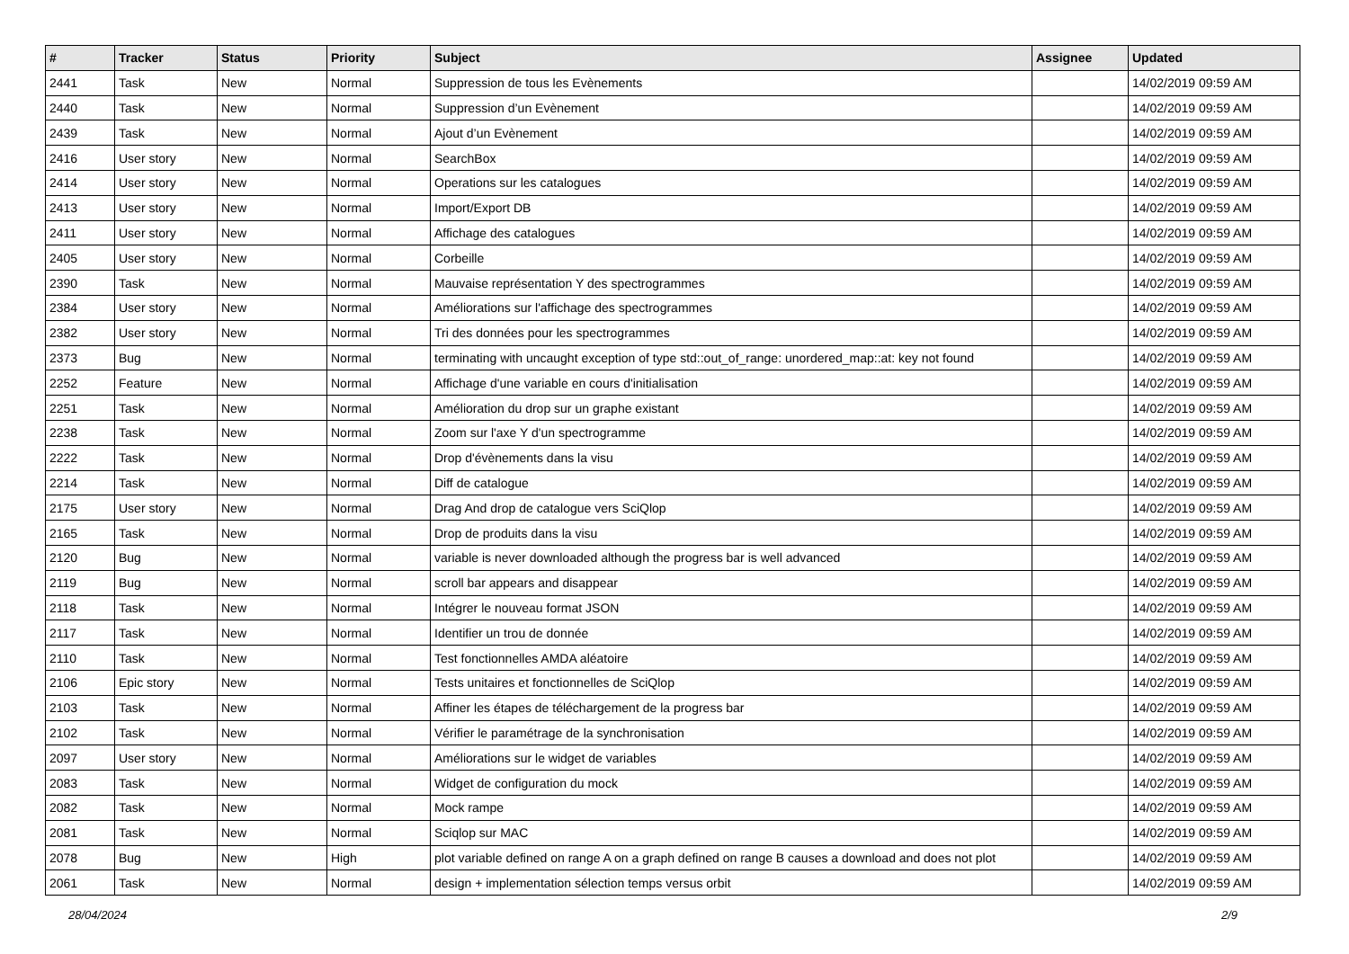| # | Tracker | Status | Priority | Subject | Assignee | Updated |
| --- | --- | --- | --- | --- | --- | --- |
| 2441 | Task | New | Normal | Suppression de tous les Evènements | | 14/02/2019 09:59 AM |
| 2440 | Task | New | Normal | Suppression d’un Evènement | | 14/02/2019 09:59 AM |
| 2439 | Task | New | Normal | Ajout d’un Evènement | | 14/02/2019 09:59 AM |
| 2416 | User story | New | Normal | SearchBox | | 14/02/2019 09:59 AM |
| 2414 | User story | New | Normal | Operations sur les catalogues | | 14/02/2019 09:59 AM |
| 2413 | User story | New | Normal | Import/Export DB | | 14/02/2019 09:59 AM |
| 2411 | User story | New | Normal | Affichage des catalogues | | 14/02/2019 09:59 AM |
| 2405 | User story | New | Normal | Corbeille | | 14/02/2019 09:59 AM |
| 2390 | Task | New | Normal | Mauvaise représentation Y des spectrogrammes | | 14/02/2019 09:59 AM |
| 2384 | User story | New | Normal | Améliorations sur l'affichage des spectrogrammes | | 14/02/2019 09:59 AM |
| 2382 | User story | New | Normal | Tri des données pour les spectrogrammes | | 14/02/2019 09:59 AM |
| 2373 | Bug | New | Normal | terminating with uncaught exception of type std::out_of_range: unordered_map::at: key not found | | 14/02/2019 09:59 AM |
| 2252 | Feature | New | Normal | Affichage d'une variable en cours d'initialisation | | 14/02/2019 09:59 AM |
| 2251 | Task | New | Normal | Amélioration du drop sur un graphe existant | | 14/02/2019 09:59 AM |
| 2238 | Task | New | Normal | Zoom sur l'axe Y d'un spectrogramme | | 14/02/2019 09:59 AM |
| 2222 | Task | New | Normal | Drop d'évènements dans la visu | | 14/02/2019 09:59 AM |
| 2214 | Task | New | Normal | Diff de catalogue | | 14/02/2019 09:59 AM |
| 2175 | User story | New | Normal | Drag And drop de catalogue vers SciQlop | | 14/02/2019 09:59 AM |
| 2165 | Task | New | Normal | Drop de produits dans la visu | | 14/02/2019 09:59 AM |
| 2120 | Bug | New | Normal | variable is never downloaded although the progress bar is well advanced | | 14/02/2019 09:59 AM |
| 2119 | Bug | New | Normal | scroll bar appears and disappear | | 14/02/2019 09:59 AM |
| 2118 | Task | New | Normal | Intégrer le nouveau format JSON | | 14/02/2019 09:59 AM |
| 2117 | Task | New | Normal | Identifier un trou de donnée | | 14/02/2019 09:59 AM |
| 2110 | Task | New | Normal | Test fonctionnelles AMDA aléatoire | | 14/02/2019 09:59 AM |
| 2106 | Epic story | New | Normal | Tests unitaires et fonctionnelles de SciQlop | | 14/02/2019 09:59 AM |
| 2103 | Task | New | Normal | Affiner les étapes de téléchargement de la progress bar | | 14/02/2019 09:59 AM |
| 2102 | Task | New | Normal | Vérifier le paramétrage de la synchronisation | | 14/02/2019 09:59 AM |
| 2097 | User story | New | Normal | Améliorations sur le widget de variables | | 14/02/2019 09:59 AM |
| 2083 | Task | New | Normal | Widget de configuration du mock | | 14/02/2019 09:59 AM |
| 2082 | Task | New | Normal | Mock rampe | | 14/02/2019 09:59 AM |
| 2081 | Task | New | Normal | Sciqlop sur MAC | | 14/02/2019 09:59 AM |
| 2078 | Bug | New | High | plot variable defined on range A on a graph defined on range B causes a download and does not plot | | 14/02/2019 09:59 AM |
| 2061 | Task | New | Normal | design + implementation sélection temps versus orbit | | 14/02/2019 09:59 AM |
28/04/2024 2/9